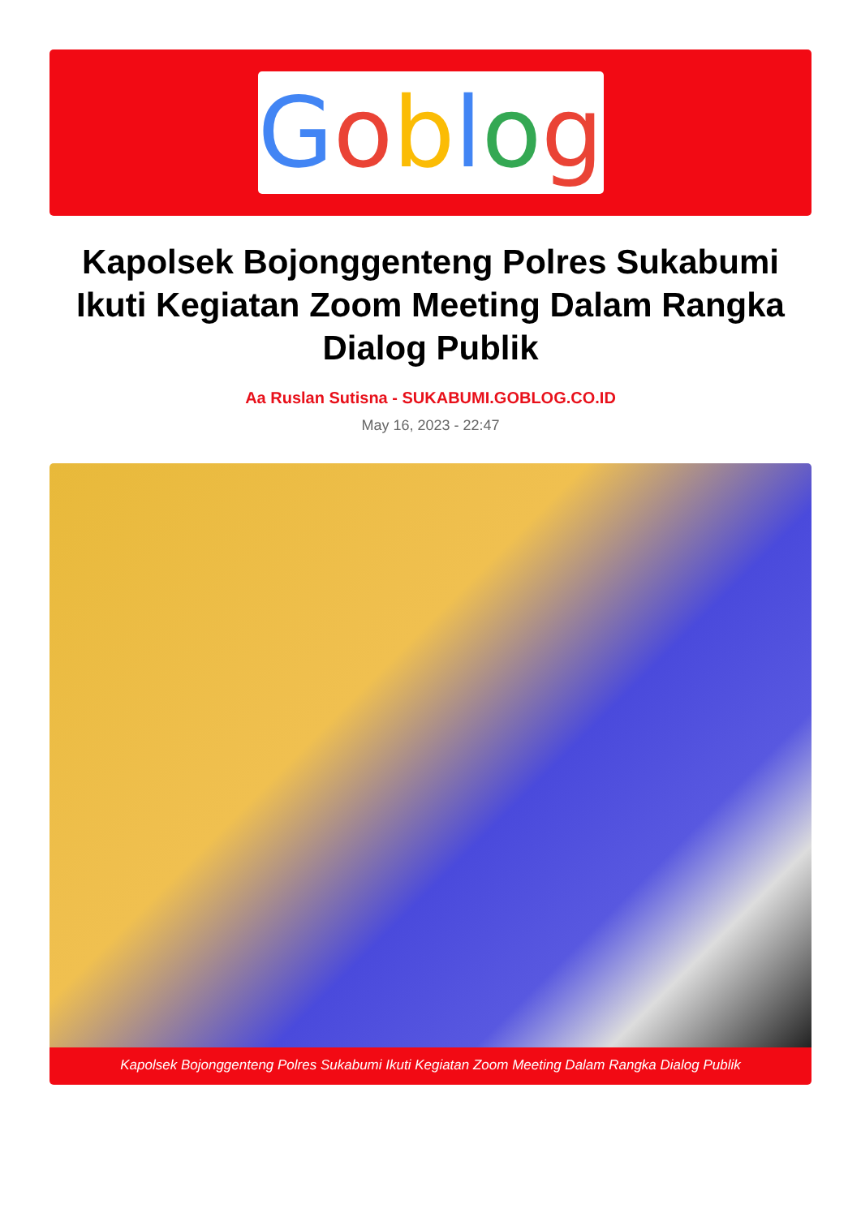Goblog
Kapolsek Bojonggenteng Polres Sukabumi Ikuti Kegiatan Zoom Meeting Dalam Rangka Dialog Publik
Aa Ruslan Sutisna - SUKABUMI.GOBLOG.CO.ID
May 16, 2023 - 22:47
Kapolsek Bojonggenteng Polres Sukabumi Ikuti Kegiatan Zoom Meeting Dalam Rangka Dialog Publik